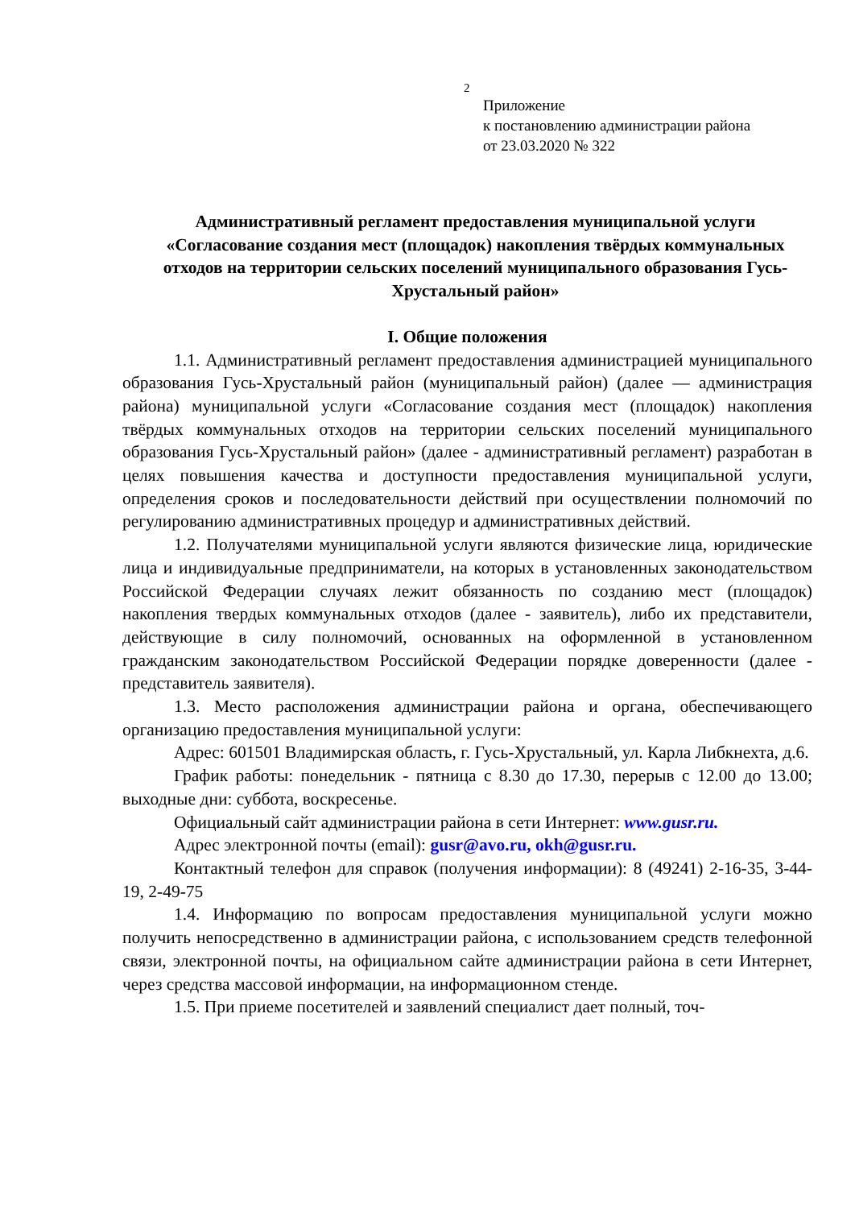2
Приложение
к постановлению администрации района
от 23.03.2020 № 322
Административный регламент предоставления муниципальной услуги «Согласование создания мест (площадок) накопления твёрдых коммунальных отходов на территории сельских поселений муниципального образования Гусь-Хрустальный район»
I. Общие положения
1.1. Административный регламент предоставления администрацией муниципального образования Гусь-Хрустальный район (муниципальный район) (далее — администрация района) муниципальной услуги «Согласование создания мест (площадок) накопления твёрдых коммунальных отходов на территории сельских поселений муниципального образования Гусь-Хрустальный район» (далее - административный регламент) разработан в целях повышения качества и доступности предоставления муниципальной услуги, определения сроков и последовательности действий при осуществлении полномочий по регулированию административных процедур и административных действий.
1.2. Получателями муниципальной услуги являются физические лица, юридические лица и индивидуальные предприниматели, на которых в установленных законодательством Российской Федерации случаях лежит обязанность по созданию мест (площадок) накопления твердых коммунальных отходов (далее - заявитель), либо их представители, действующие в силу полномочий, основанных на оформленной в установленном гражданским законодательством Российской Федерации порядке доверенности (далее - представитель заявителя).
1.3. Место расположения администрации района и органа, обеспечивающего организацию предоставления муниципальной услуги:
Адрес: 601501 Владимирская область, г. Гусь-Хрустальный, ул. Карла Либкнехта, д.6.
График работы: понедельник - пятница с 8.30 до 17.30, перерыв с 12.00 до 13.00; выходные дни: суббота, воскресенье.
Официальный сайт администрации района в сети Интернет: www.gusr.ru.
Адрес электронной почты (email): gusr@avo.ru, okh@gusr.ru.
Контактный телефон для справок (получения информации): 8 (49241) 2-16-35, 3-44-19, 2-49-75
1.4. Информацию по вопросам предоставления муниципальной услуги можно получить непосредственно в администрации района, с использованием средств телефонной связи, электронной почты, на официальном сайте администрации района в сети Интернет, через средства массовой информации, на информационном стенде.
1.5. При приеме посетителей и заявлений специалист дает полный, точ-